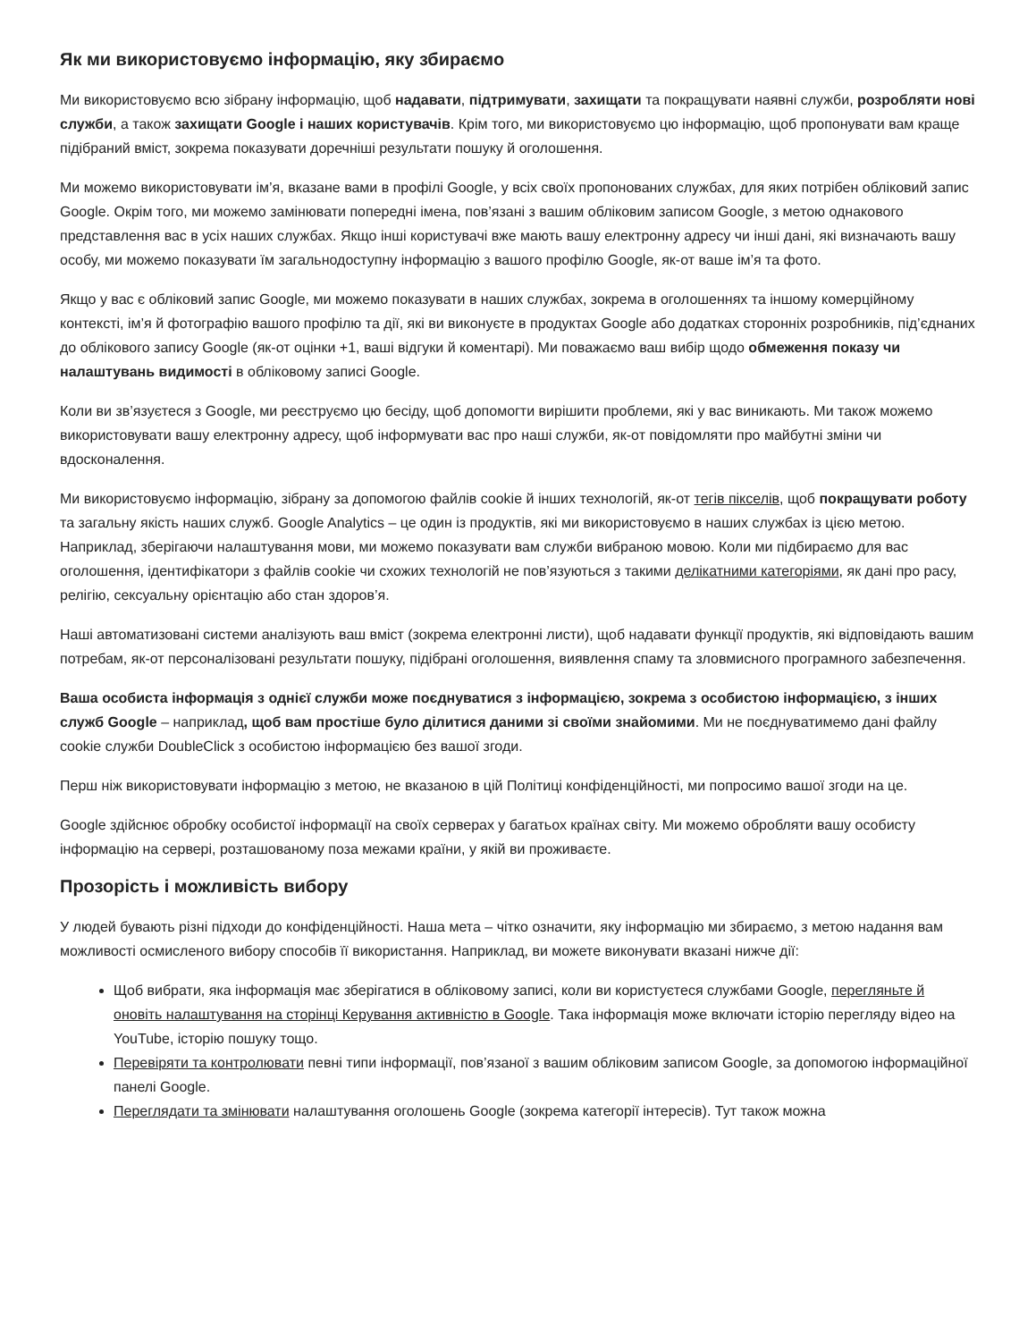Як ми використовуємо інформацію, яку збираємо
Ми використовуємо всю зібрану інформацію, щоб надавати, підтримувати, захищати та покращувати наявні служби, розробляти нові служби, а також захищати Google і наших користувачів. Крім того, ми використовуємо цю інформацію, щоб пропонувати вам краще підібраний вміст, зокрема показувати доречніші результати пошуку й оголошення.
Ми можемо використовувати ім’я, вказане вами в профілі Google, у всіх своїх пропонованих службах, для яких потрібен обліковий запис Google. Окрім того, ми можемо замінювати попередні імена, пов’язані з вашим обліковим записом Google, з метою однакового представлення вас в усіх наших службах. Якщо інші користувачі вже мають вашу електронну адресу чи інші дані, які визначають вашу особу, ми можемо показувати їм загальнодоступну інформацію з вашого профілю Google, як-от ваше ім’я та фото.
Якщо у вас є обліковий запис Google, ми можемо показувати в наших службах, зокрема в оголошеннях та іншому комерційному контексті, ім’я й фотографію вашого профілю та дії, які ви виконуєте в продуктах Google або додатках сторонніх розробників, під’єднаних до облікового запису Google (як-от оцінки +1, ваші відгуки й коментарі). Ми поважаємо ваш вибір щодо обмеження показу чи налаштувань видимості в обліковому записі Google.
Коли ви зв’язуєтеся з Google, ми реєструємо цю бесіду, щоб допомогти вирішити проблеми, які у вас виникають. Ми також можемо використовувати вашу електронну адресу, щоб інформувати вас про наші служби, як-от повідомляти про майбутні зміни чи вдосконалення.
Ми використовуємо інформацію, зібрану за допомогою файлів cookie й інших технологій, як-от тегів пікселів, щоб покращувати роботу та загальну якість наших служб. Google Analytics – це один із продуктів, які ми використовуємо в наших службах із цією метою. Наприклад, зберігаючи налаштування мови, ми можемо показувати вам служби вибраною мовою. Коли ми підбираємо для вас оголошення, ідентифікатори з файлів cookie чи схожих технологій не пов’язуються з такими делікатними категоріями, як дані про расу, релігію, сексуальну орієнтацію або стан здоров’я.
Наші автоматизовані системи аналізують ваш вміст (зокрема електронні листи), щоб надавати функції продуктів, які відповідають вашим потребам, як-от персоналізовані результати пошуку, підібрані оголошення, виявлення спаму та зловмисного програмного забезпечення.
Ваша особиста інформація з однієї служби може поєднуватися з інформацією, зокрема з особистою інформацією, з інших служб Google – наприклад, щоб вам простіше було ділитися даними зі своїми знайомими. Ми не поєднуватимемо дані файлу cookie служби DoubleClick з особистою інформацією без вашої згоди.
Перш ніж використовувати інформацію з метою, не вказаною в цій Політиці конфіденційності, ми попросимо вашої згоди на це.
Google здійснює обробку особистої інформації на своїх серверах у багатьох країнах світу. Ми можемо обробляти вашу особисту інформацію на сервері, розташованому поза межами країни, у якій ви проживаєте.
Прозорість і можливість вибору
У людей бувають різні підходи до конфіденційності. Наша мета – чітко означити, яку інформацію ми збираємо, з метою надання вам можливості осмисленого вибору способів її використання. Наприклад, ви можете виконувати вказані нижче дії:
Щоб вибрати, яка інформація має зберігатися в обліковому записі, коли ви користуєтеся службами Google, перегляньте й оновіть налаштування на сторінці Керування активністю в Google. Така інформація може включати історію перегляду відео на YouTube, історію пошуку тощо.
Перевіряти та контролювати певні типи інформації, пов’язаної з вашим обліковим записом Google, за допомогою інформаційної панелі Google.
Переглядати та змінювати налаштування оголошень Google (зокрема категорії інтересів). Тут також можна